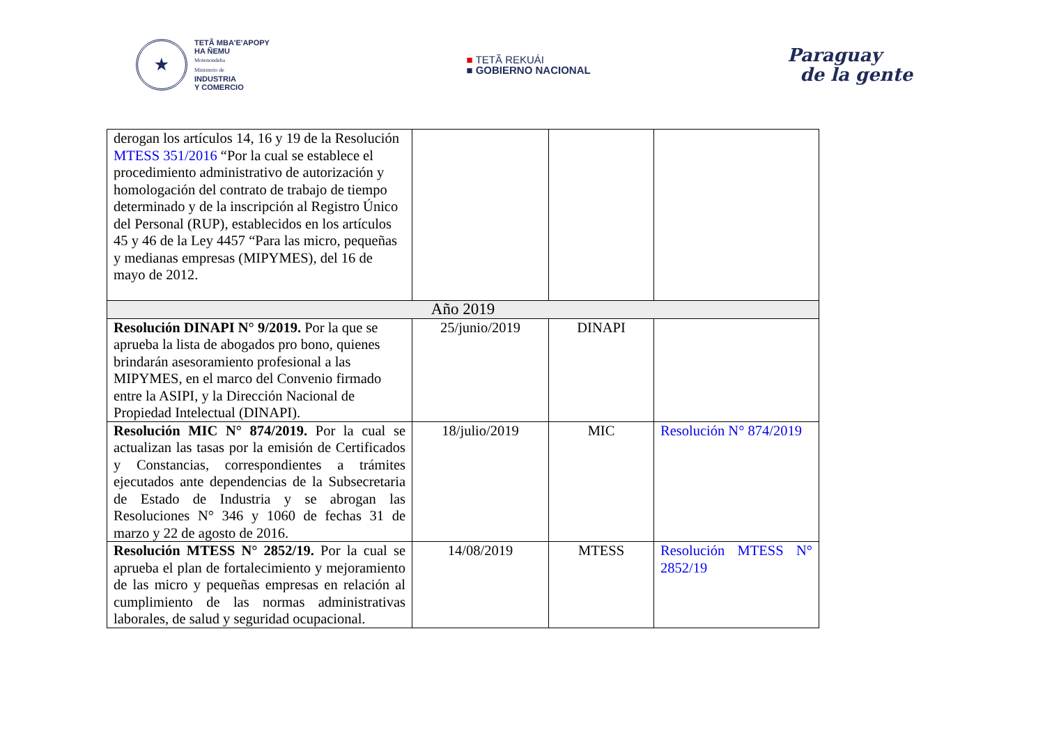★
TETÃ MBA'E'APOPY
HA ÑEMU
Motenondeha
Ministerio de
INDUSTRIA
Y COMERCIO
■ TETÃ REKUÁI
■ GOBIERNO NACIONAL
Paraguay
de la gente
| derogan los artículos 14, 16 y 19 de la Resolución MTESS 351/2016 “Por la cual se establece el procedimiento administrativo de autorización y homologación del contrato de trabajo de tiempo determinado y de la inscripción al Registro Único del Personal (RUP), establecidos en los artículos 45 y 46 de la Ley 4457 “Para las micro, pequeñas y medianas empresas (MIPYMES), del 16 de mayo de 2012. | | | |
| Año 2019 | | | |
| Resolución DINAPI N° 9/2019. Por la que se aprueba la lista de abogados pro bono, quienes brindarán asesoramiento profesional a las MIPYMES, en el marco del Convenio firmado entre la ASIPI, y la Dirección Nacional de Propiedad Intelectual (DINAPI). | 25/junio/2019 | DINAPI | |
| Resolución MIC N° 874/2019. Por la cual se actualizan las tasas por la emisión de Certificados y Constancias, correspondientes a trámites ejecutados ante dependencias de la Subsecretaria de Estado de Industria y se abrogan las Resoluciones N° 346 y 1060 de fechas 31 de marzo y 22 de agosto de 2016. | 18/julio/2019 | MIC | Resolución N° 874/2019 |
| Resolución MTESS N° 2852/19. Por la cual se aprueba el plan de fortalecimiento y mejoramiento de las micro y pequeñas empresas en relación al cumplimiento de las normas administrativas laborales, de salud y seguridad ocupacional. | 14/08/2019 | MTESS | Resolución MTESS N° 2852/19 |